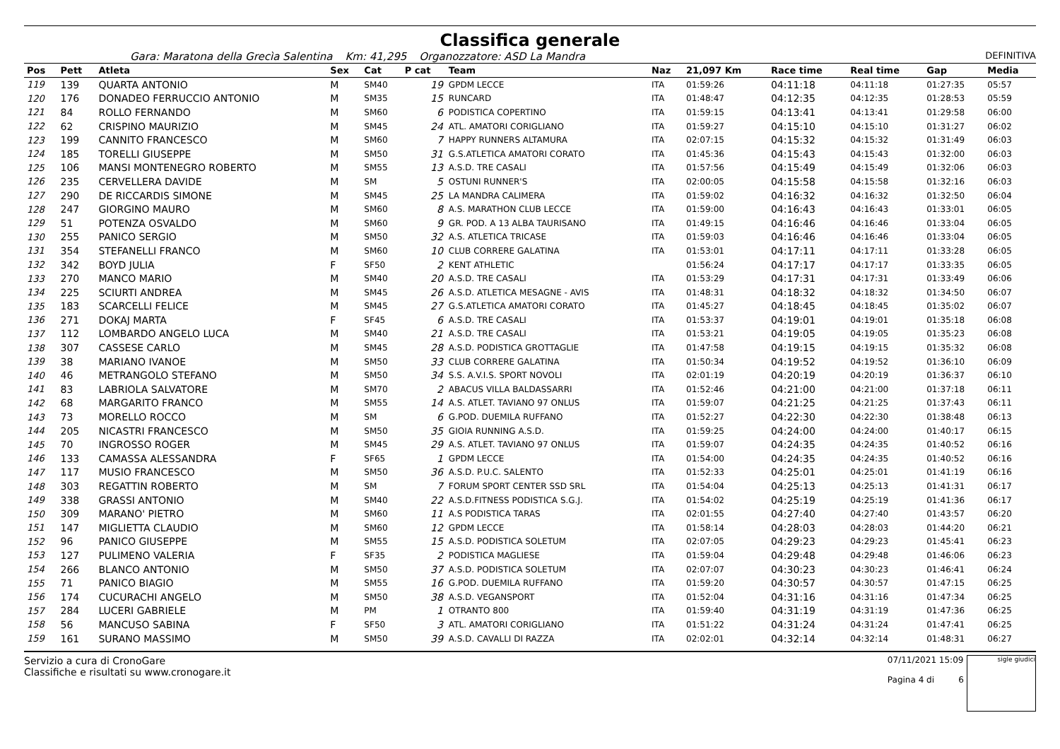Classifica generale
Gara: Maratona della Grecìa Salentina Km: 41,295 Organozzatore: ASD La Mandra DEFINITIVA
| Pos | Pett | Atleta | Sex | Cat | P cat | Team | Naz | 21,097 Km | Race time | Real time | Gap | Media |
| --- | --- | --- | --- | --- | --- | --- | --- | --- | --- | --- | --- | --- |
| 119 | 139 | QUARTA ANTONIO | M | SM40 | 19 | GPDM LECCE | ITA | 01:59:26 | 04:11:18 | 04:11:18 | 01:27:35 | 05:57 |
| 120 | 176 | DONADEO FERRUCCIO ANTONIO | M | SM35 | 15 | RUNCARD | ITA | 01:48:47 | 04:12:35 | 04:12:35 | 01:28:53 | 05:59 |
| 121 | 84 | ROLLO FERNANDO | M | SM60 | 6 | PODISTICA COPERTINO | ITA | 01:59:15 | 04:13:41 | 04:13:41 | 01:29:58 | 06:00 |
| 122 | 62 | CRISPINO MAURIZIO | M | SM45 | 24 | ATL. AMATORI CORIGLIANO | ITA | 01:59:27 | 04:15:10 | 04:15:10 | 01:31:27 | 06:02 |
| 123 | 199 | CANNITO FRANCESCO | M | SM60 | 7 | HAPPY RUNNERS ALTAMURA | ITA | 02:07:15 | 04:15:32 | 04:15:32 | 01:31:49 | 06:03 |
| 124 | 185 | TORELLI GIUSEPPE | M | SM50 | 31 | G.S.ATLETICA AMATORI CORATO | ITA | 01:45:36 | 04:15:43 | 04:15:43 | 01:32:00 | 06:03 |
| 125 | 106 | MANSI MONTENEGRO ROBERTO | M | SM55 | 13 | A.S.D. TRE CASALI | ITA | 01:57:56 | 04:15:49 | 04:15:49 | 01:32:06 | 06:03 |
| 126 | 235 | CERVELLERA DAVIDE | M | SM | 5 | OSTUNI RUNNER'S | ITA | 02:00:05 | 04:15:58 | 04:15:58 | 01:32:16 | 06:03 |
| 127 | 290 | DE RICCARDIS SIMONE | M | SM45 | 25 | LA MANDRA CALIMERA | ITA | 01:59:02 | 04:16:32 | 04:16:32 | 01:32:50 | 06:04 |
| 128 | 247 | GIORGINO MAURO | M | SM60 | 8 | A.S. MARATHON CLUB LECCE | ITA | 01:59:00 | 04:16:43 | 04:16:43 | 01:33:01 | 06:05 |
| 129 | 51 | POTENZA OSVALDO | M | SM60 | 9 | GR. POD. A 13 ALBA TAURISANO | ITA | 01:49:15 | 04:16:46 | 04:16:46 | 01:33:04 | 06:05 |
| 130 | 255 | PANICO SERGIO | M | SM50 | 32 | A.S. ATLETICA TRICASE | ITA | 01:59:03 | 04:16:46 | 04:16:46 | 01:33:04 | 06:05 |
| 131 | 354 | STEFANELLI FRANCO | M | SM60 | 10 | CLUB CORRERE GALATINA | ITA | 01:53:01 | 04:17:11 | 04:17:11 | 01:33:28 | 06:05 |
| 132 | 342 | BOYD JULIA | F | SF50 | 2 | KENT ATHLETIC | | 01:56:24 | 04:17:17 | 04:17:17 | 01:33:35 | 06:05 |
| 133 | 270 | MANCO MARIO | M | SM40 | 20 | A.S.D. TRE CASALI | ITA | 01:53:29 | 04:17:31 | 04:17:31 | 01:33:49 | 06:06 |
| 134 | 225 | SCIURTI ANDREA | M | SM45 | 26 | A.S.D. ATLETICA MESAGNE - AVIS | ITA | 01:48:31 | 04:18:32 | 04:18:32 | 01:34:50 | 06:07 |
| 135 | 183 | SCARCELLI FELICE | M | SM45 | 27 | G.S.ATLETICA AMATORI CORATO | ITA | 01:45:27 | 04:18:45 | 04:18:45 | 01:35:02 | 06:07 |
| 136 | 271 | DOKAJ MARTA | F | SF45 | 6 | A.S.D. TRE CASALI | ITA | 01:53:37 | 04:19:01 | 04:19:01 | 01:35:18 | 06:08 |
| 137 | 112 | LOMBARDO ANGELO LUCA | M | SM40 | 21 | A.S.D. TRE CASALI | ITA | 01:53:21 | 04:19:05 | 04:19:05 | 01:35:23 | 06:08 |
| 138 | 307 | CASSESE CARLO | M | SM45 | 28 | A.S.D. PODISTICA GROTTAGLIE | ITA | 01:47:58 | 04:19:15 | 04:19:15 | 01:35:32 | 06:08 |
| 139 | 38 | MARIANO IVANOE | M | SM50 | 33 | CLUB CORRERE GALATINA | ITA | 01:50:34 | 04:19:52 | 04:19:52 | 01:36:10 | 06:09 |
| 140 | 46 | METRANGOLO STEFANO | M | SM50 | 34 | S.S. A.V.I.S. SPORT NOVOLI | ITA | 02:01:19 | 04:20:19 | 04:20:19 | 01:36:37 | 06:10 |
| 141 | 83 | LABRIOLA SALVATORE | M | SM70 | 2 | ABACUS VILLA BALDASSARRI | ITA | 01:52:46 | 04:21:00 | 04:21:00 | 01:37:18 | 06:11 |
| 142 | 68 | MARGARITO FRANCO | M | SM55 | 14 | A.S. ATLET. TAVIANO 97 ONLUS | ITA | 01:59:07 | 04:21:25 | 04:21:25 | 01:37:43 | 06:11 |
| 143 | 73 | MORELLO ROCCO | M | SM | 6 | G.POD. DUEMILA RUFFANO | ITA | 01:52:27 | 04:22:30 | 04:22:30 | 01:38:48 | 06:13 |
| 144 | 205 | NICASTRI FRANCESCO | M | SM50 | 35 | GIOIA RUNNING A.S.D. | ITA | 01:59:25 | 04:24:00 | 04:24:00 | 01:40:17 | 06:15 |
| 145 | 70 | INGROSSO ROGER | M | SM45 | 29 | A.S. ATLET. TAVIANO 97 ONLUS | ITA | 01:59:07 | 04:24:35 | 04:24:35 | 01:40:52 | 06:16 |
| 146 | 133 | CAMASSA ALESSANDRA | F | SF65 | 1 | GPDM LECCE | ITA | 01:54:00 | 04:24:35 | 04:24:35 | 01:40:52 | 06:16 |
| 147 | 117 | MUSIO FRANCESCO | M | SM50 | 36 | A.S.D. P.U.C. SALENTO | ITA | 01:52:33 | 04:25:01 | 04:25:01 | 01:41:19 | 06:16 |
| 148 | 303 | REGATTIN ROBERTO | M | SM | 7 | FORUM SPORT CENTER SSD SRL | ITA | 01:54:04 | 04:25:13 | 04:25:13 | 01:41:31 | 06:17 |
| 149 | 338 | GRASSI ANTONIO | M | SM40 | 22 | A.S.D.FITNESS PODISTICA S.G.J. | ITA | 01:54:02 | 04:25:19 | 04:25:19 | 01:41:36 | 06:17 |
| 150 | 309 | MARANO' PIETRO | M | SM60 | 11 | A.S PODISTICA TARAS | ITA | 02:01:55 | 04:27:40 | 04:27:40 | 01:43:57 | 06:20 |
| 151 | 147 | MIGLIETTA CLAUDIO | M | SM60 | 12 | GPDM LECCE | ITA | 01:58:14 | 04:28:03 | 04:28:03 | 01:44:20 | 06:21 |
| 152 | 96 | PANICO GIUSEPPE | M | SM55 | 15 | A.S.D. PODISTICA SOLETUM | ITA | 02:07:05 | 04:29:23 | 04:29:23 | 01:45:41 | 06:23 |
| 153 | 127 | PULIMENO VALERIA | F | SF35 | 2 | PODISTICA MAGLIESE | ITA | 01:59:04 | 04:29:48 | 04:29:48 | 01:46:06 | 06:23 |
| 154 | 266 | BLANCO ANTONIO | M | SM50 | 37 | A.S.D. PODISTICA SOLETUM | ITA | 02:07:07 | 04:30:23 | 04:30:23 | 01:46:41 | 06:24 |
| 155 | 71 | PANICO BIAGIO | M | SM55 | 16 | G.POD. DUEMILA RUFFANO | ITA | 01:59:20 | 04:30:57 | 04:30:57 | 01:47:15 | 06:25 |
| 156 | 174 | CUCURACHI ANGELO | M | SM50 | 38 | A.S.D. VEGANSPORT | ITA | 01:52:04 | 04:31:16 | 04:31:16 | 01:47:34 | 06:25 |
| 157 | 284 | LUCERI GABRIELE | M | PM | 1 | OTRANTO 800 | ITA | 01:59:40 | 04:31:19 | 04:31:19 | 01:47:36 | 06:25 |
| 158 | 56 | MANCUSO SABINA | F | SF50 | 3 | ATL. AMATORI CORIGLIANO | ITA | 01:51:22 | 04:31:24 | 04:31:24 | 01:47:41 | 06:25 |
| 159 | 161 | SURANO MASSIMO | M | SM50 | 39 | A.S.D. CAVALLI DI RAZZA | ITA | 02:02:01 | 04:32:14 | 04:32:14 | 01:48:31 | 06:27 |
Servizio a cura di CronoGare
Classifiche e risultati su www.cronogare.it
07/11/2021 15:09
Pagina 4 di 6
sigle giudici